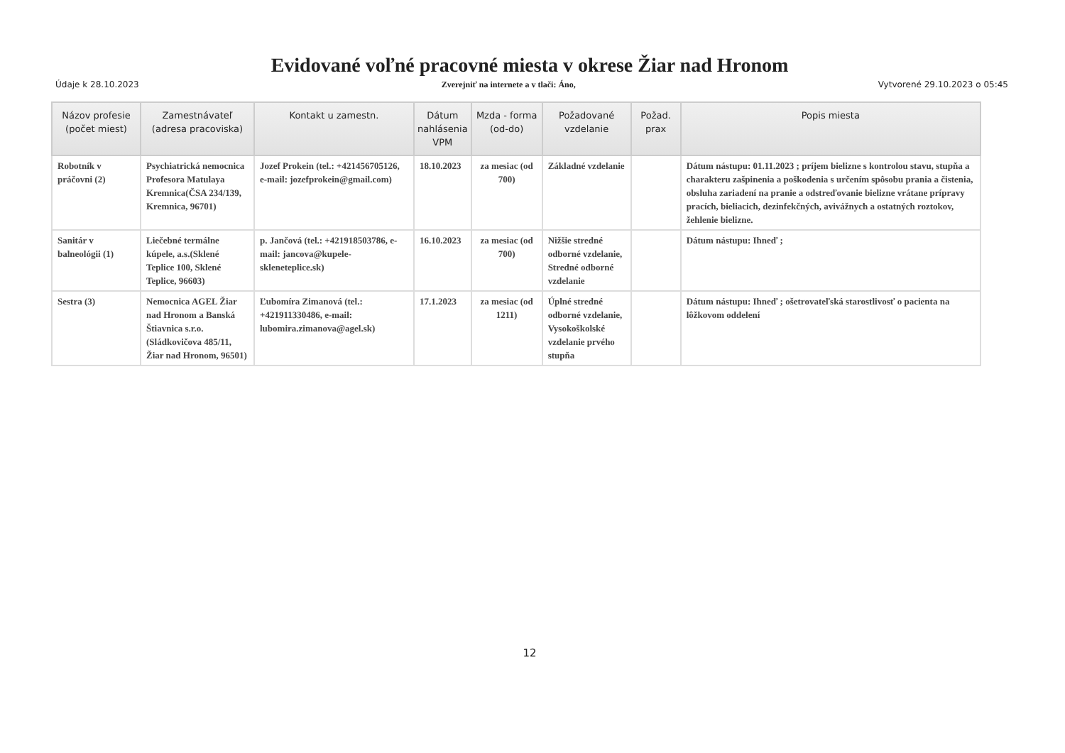Evidované voľné pracovné miesta v okrese Žiar nad Hronom
Údaje k 28.10.2023 Zverejniť na internete a v tlači: Áno, Vytvorené 29.10.2023 o 05:45
| Názov profesie (počet miest) | Zamestnávateľ (adresa pracoviska) | Kontakt u zamestn. | Dátum nahlásenia VPM | Mzda - forma (od-do) | Požadované vzdelanie | Požad. prax | Popis miesta |
| --- | --- | --- | --- | --- | --- | --- | --- |
| Robotník v práčovni (2) | Psychiatrická nemocnica Profesora Matulaya Kremnica(ČSA 234/139, Kremnica, 96701) | Jozef Prokein (tel.: +421456705126, e-mail: jozefprokein@gmail.com) | 18.10.2023 | za mesiac (od 700) | Základné vzdelanie | | Dátum nástupu: 01.11.2023 ; príjem bielizne s kontrolou stavu, stupňa a charakteru zašpinenia a poškodenia s určením spôsobu prania a čistenia, obsluha zariadení na pranie a odstreďovanie bielizne vrátane prípravy pracích, bieliacich, dezinfekčných, avivážnych a ostatných roztokov, žehlenie bielizne. |
| Sanitár v balneológii (1) | Liečebné termálne kúpele, a.s.(Sklené Teplice 100, Sklené Teplice, 96603) | p. Jančová (tel.: +421918503786, e-mail: jancova@kupele-skleneteplice.sk) | 16.10.2023 | za mesiac (od 700) | Nižšie stredné odborné vzdelanie, Stredné odborné vzdelanie | | Dátum nástupu: Ihneď ; |
| Sestra (3) | Nemocnica AGEL Žiar nad Hronom a Banská Štiavnica s.r.o. (Sládkovičova 485/11, Žiar nad Hronom, 96501) | Ľubomíra Zimanová (tel.: +421911330486, e-mail: lubomira.zimanova@agel.sk) | 17.1.2023 | za mesiac (od 1211) | Úplné stredné odborné vzdelanie, Vysokoškolské vzdelanie prvého stupňa | | Dátum nástupu: Ihneď ; ošetrovateľská starostlivosť o pacienta na lôžkovom oddelení |
12